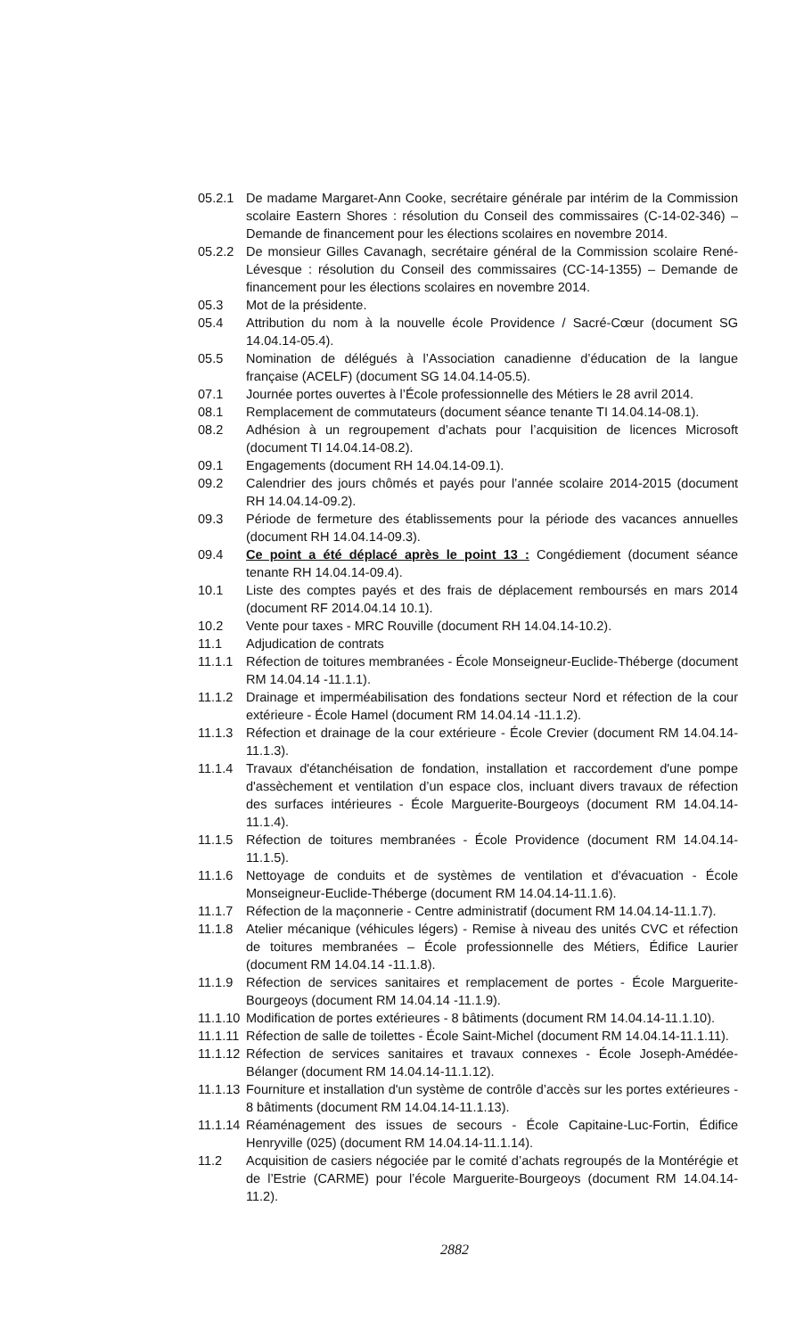05.2.1 De madame Margaret-Ann Cooke, secrétaire générale par intérim de la Commission scolaire Eastern Shores : résolution du Conseil des commissaires (C-14-02-346) – Demande de financement pour les élections scolaires en novembre 2014.
05.2.2 De monsieur Gilles Cavanagh, secrétaire général de la Commission scolaire René-Lévesque : résolution du Conseil des commissaires (CC-14-1355) – Demande de financement pour les élections scolaires en novembre 2014.
05.3 Mot de la présidente.
05.4 Attribution du nom à la nouvelle école Providence / Sacré-Cœur (document SG 14.04.14-05.4).
05.5 Nomination de délégués à l’Association canadienne d’éducation de la langue française (ACELF) (document SG 14.04.14-05.5).
07.1 Journée portes ouvertes à l’École professionnelle des Métiers le 28 avril 2014.
08.1 Remplacement de commutateurs (document séance tenante TI 14.04.14-08.1).
08.2 Adhésion à un regroupement d’achats pour l’acquisition de licences Microsoft (document TI 14.04.14-08.2).
09.1 Engagements (document RH 14.04.14-09.1).
09.2 Calendrier des jours chômés et payés pour l’année scolaire 2014-2015 (document RH 14.04.14-09.2).
09.3 Période de fermeture des établissements pour la période des vacances annuelles (document RH 14.04.14-09.3).
09.4 Ce point a été déplacé après le point 13 : Congédiement (document séance tenante RH 14.04.14-09.4).
10.1 Liste des comptes payés et des frais de déplacement remboursés en mars 2014 (document RF 2014.04.14 10.1).
10.2 Vente pour taxes - MRC Rouville (document RH 14.04.14-10.2).
11.1 Adjudication de contrats
11.1.1 Réfection de toitures membranées - École Monseigneur-Euclide-Théberge (document RM 14.04.14 -11.1.1).
11.1.2 Drainage et imperméabilisation des fondations secteur Nord et réfection de la cour extérieure - École Hamel (document RM 14.04.14 -11.1.2).
11.1.3 Réfection et drainage de la cour extérieure - École Crevier (document RM 14.04.14-11.1.3).
11.1.4 Travaux d'étanchéisation de fondation, installation et raccordement d'une pompe d'assèchement et ventilation d’un espace clos, incluant divers travaux de réfection des surfaces intérieures - École Marguerite-Bourgeoys (document RM 14.04.14-11.1.4).
11.1.5 Réfection de toitures membranées - École Providence (document RM 14.04.14-11.1.5).
11.1.6 Nettoyage de conduits et de systèmes de ventilation et d'évacuation - École Monseigneur-Euclide-Théberge (document RM 14.04.14-11.1.6).
11.1.7 Réfection de la maçonnerie - Centre administratif (document RM 14.04.14-11.1.7).
11.1.8 Atelier mécanique (véhicules légers) - Remise à niveau des unités CVC et réfection de toitures membranées – École professionnelle des Métiers, Édifice Laurier (document RM 14.04.14 -11.1.8).
11.1.9 Réfection de services sanitaires et remplacement de portes - École Marguerite-Bourgeoys (document RM 14.04.14 -11.1.9).
11.1.10 Modification de portes extérieures - 8 bâtiments (document RM 14.04.14-11.1.10).
11.1.11 Réfection de salle de toilettes - École Saint-Michel (document RM 14.04.14-11.1.11).
11.1.12 Réfection de services sanitaires et travaux connexes - École Joseph-Amédée-Bélanger (document RM 14.04.14-11.1.12).
11.1.13 Fourniture et installation d'un système de contrôle d’accès sur les portes extérieures - 8 bâtiments (document RM 14.04.14-11.1.13).
11.1.14 Réaménagement des issues de secours - École Capitaine-Luc-Fortin, Édifice Henryville (025) (document RM 14.04.14-11.1.14).
11.2 Acquisition de casiers négociée par le comité d’achats regroupés de la Montérégie et de l’Estrie (CARME) pour l’école Marguerite-Bourgeoys (document RM 14.04.14-11.2).
2882